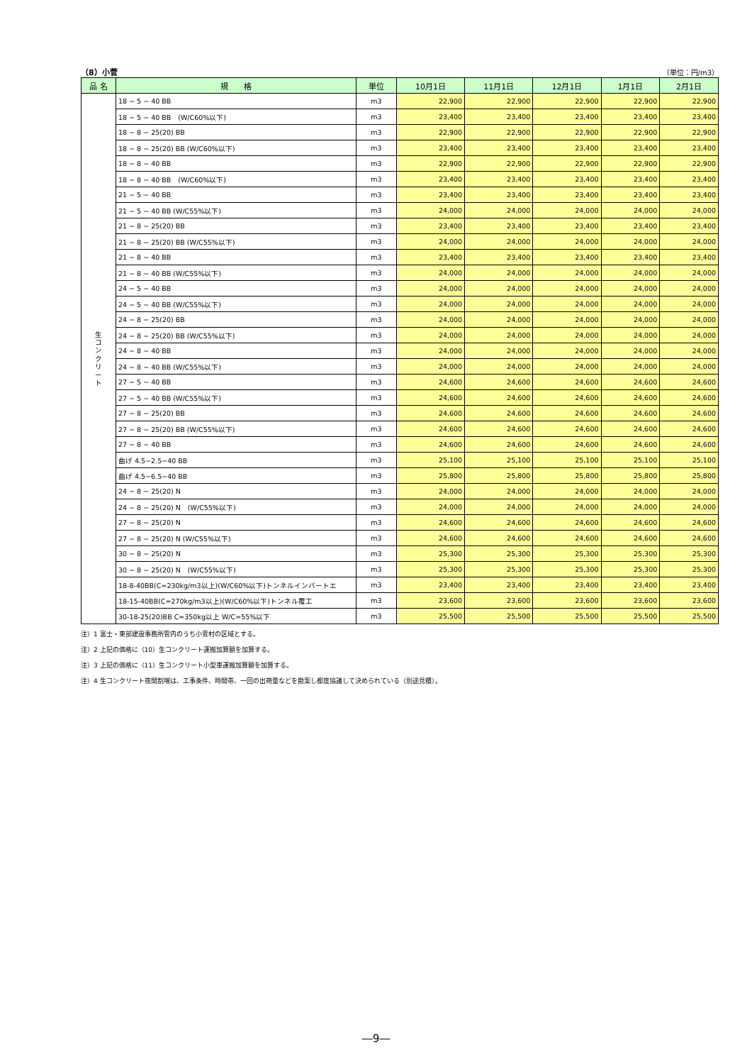（8）小菅 （単位：円/m3）
| 品 名 | 規 格 | 単位 | 10月1日 | 11月1日 | 12月1日 | 1月1日 | 2月1日 |
| --- | --- | --- | --- | --- | --- | --- | --- |
| 生 コ ン ク リ ー ト | 18 − 5 − 40 BB | m3 | 22,900 | 22,900 | 22,900 | 22,900 | 22,900 |
| | 18 − 5 − 40 BB (W/C60%以下) | m3 | 23,400 | 23,400 | 23,400 | 23,400 | 23,400 |
| | 18 − 8 − 25(20) BB | m3 | 22,900 | 22,900 | 22,900 | 22,900 | 22,900 |
| | 18 − 8 − 25(20) BB (W/C60%以下) | m3 | 23,400 | 23,400 | 23,400 | 23,400 | 23,400 |
| | 18 − 8 − 40 BB | m3 | 22,900 | 22,900 | 22,900 | 22,900 | 22,900 |
| | 18 − 8 − 40 BB (W/C60%以下) | m3 | 23,400 | 23,400 | 23,400 | 23,400 | 23,400 |
| | 21 − 5 − 40 BB | m3 | 23,400 | 23,400 | 23,400 | 23,400 | 23,400 |
| | 21 − 5 − 40 BB (W/C55%以下) | m3 | 24,000 | 24,000 | 24,000 | 24,000 | 24,000 |
| | 21 − 8 − 25(20) BB | m3 | 23,400 | 23,400 | 23,400 | 23,400 | 23,400 |
| | 21 − 8 − 25(20) BB (W/C55%以下) | m3 | 24,000 | 24,000 | 24,000 | 24,000 | 24,000 |
| | 21 − 8 − 40 BB | m3 | 23,400 | 23,400 | 23,400 | 23,400 | 23,400 |
| | 21 − 8 − 40 BB (W/C55%以下) | m3 | 24,000 | 24,000 | 24,000 | 24,000 | 24,000 |
| | 24 − 5 − 40 BB | m3 | 24,000 | 24,000 | 24,000 | 24,000 | 24,000 |
| | 24 − 5 − 40 BB (W/C55%以下) | m3 | 24,000 | 24,000 | 24,000 | 24,000 | 24,000 |
| | 24 − 8 − 25(20) BB | m3 | 24,000 | 24,000 | 24,000 | 24,000 | 24,000 |
| | 24 − 8 − 25(20) BB (W/C55%以下) | m3 | 24,000 | 24,000 | 24,000 | 24,000 | 24,000 |
| | 24 − 8 − 40 BB | m3 | 24,000 | 24,000 | 24,000 | 24,000 | 24,000 |
| | 24 − 8 − 40 BB (W/C55%以下) | m3 | 24,000 | 24,000 | 24,000 | 24,000 | 24,000 |
| | 27 − 5 − 40 BB | m3 | 24,600 | 24,600 | 24,600 | 24,600 | 24,600 |
| | 27 − 5 − 40 BB (W/C55%以下) | m3 | 24,600 | 24,600 | 24,600 | 24,600 | 24,600 |
| | 27 − 8 − 25(20) BB | m3 | 24,600 | 24,600 | 24,600 | 24,600 | 24,600 |
| | 27 − 8 − 25(20) BB (W/C55%以下) | m3 | 24,600 | 24,600 | 24,600 | 24,600 | 24,600 |
| | 27 − 8 − 40 BB | m3 | 24,600 | 24,600 | 24,600 | 24,600 | 24,600 |
| | 曲げ 4.5−2.5−40 BB | m3 | 25,100 | 25,100 | 25,100 | 25,100 | 25,100 |
| | 曲げ 4.5−6.5−40 BB | m3 | 25,800 | 25,800 | 25,800 | 25,800 | 25,800 |
| | 24 − 8 − 25(20) N | m3 | 24,000 | 24,000 | 24,000 | 24,000 | 24,000 |
| | 24 − 8 − 25(20) N (W/C55%以下) | m3 | 24,000 | 24,000 | 24,000 | 24,000 | 24,000 |
| | 27 − 8 − 25(20) N | m3 | 24,600 | 24,600 | 24,600 | 24,600 | 24,600 |
| | 27 − 8 − 25(20) N (W/C55%以下) | m3 | 24,600 | 24,600 | 24,600 | 24,600 | 24,600 |
| | 30 − 8 − 25(20) N | m3 | 25,300 | 25,300 | 25,300 | 25,300 | 25,300 |
| | 30 − 8 − 25(20) N (W/C55%以下) | m3 | 25,300 | 25,300 | 25,300 | 25,300 | 25,300 |
| | 18-8-40BB(C=230kg/m3以上)(W/C60%以下)トンネルインバートエ | m3 | 23,400 | 23,400 | 23,400 | 23,400 | 23,400 |
| | 18-15-40BB(C=270kg/m3以上)(W/C60%以下)トンネル覆工 | m3 | 23,600 | 23,600 | 23,600 | 23,600 | 23,600 |
| | 30-18-25(20)BB C=350kg以上 W/C=55%以下 | m3 | 25,500 | 25,500 | 25,500 | 25,500 | 25,500 |
注）1 富士・東部建設事務所管内のうち小菅村の区域とする。
注）2 上記の価格に（10）生コンクリート運搬加算額を加算する。
注）3 上記の価格に（11）生コンクリート小型車運搬加算額を加算する。
注）4 生コンクリート夜間割増は、工事条件、時間帯、一回の出荷量などを勘案し都度協議して決められている（別途見積）。
―9―